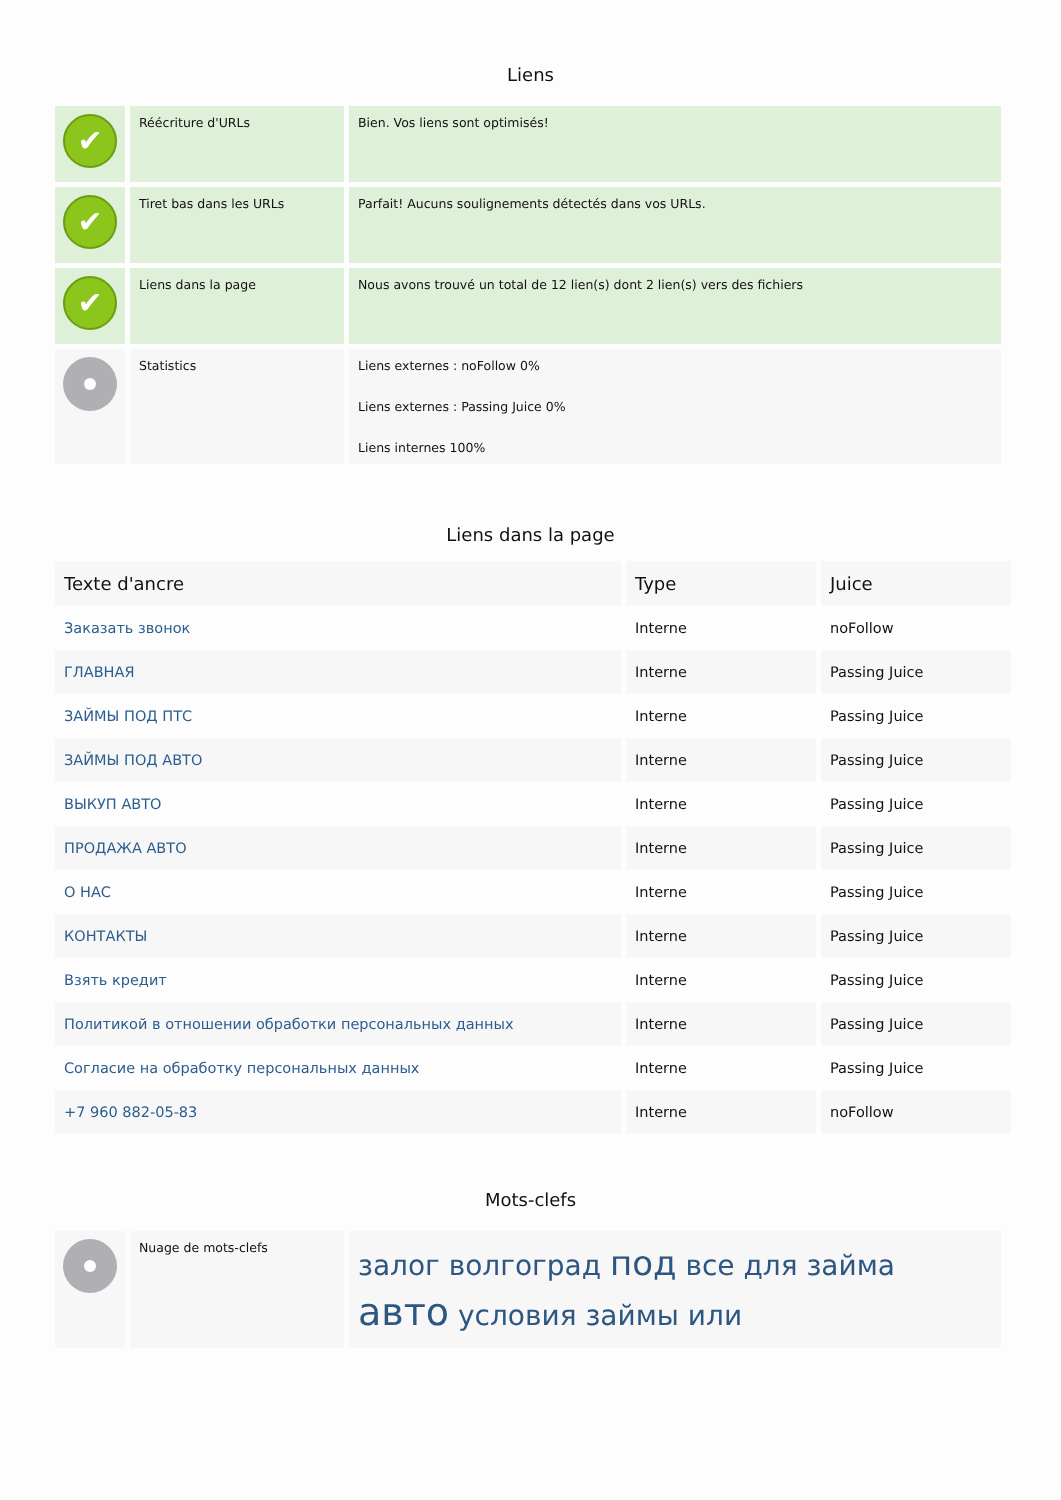Liens
| ✔ | Réécriture d'URLs | Bien. Vos liens sont optimisés! |
| ✔ | Tiret bas dans les URLs | Parfait! Aucuns soulignements détectés dans vos URLs. |
| ✔ | Liens dans la page | Nous avons trouvé un total de 12 lien(s) dont 2 lien(s) vers des fichiers |
| | Statistics | Liens externes : noFollow 0% Liens externes : Passing Juice 0% Liens internes 100% |
Liens dans la page
| Texte d'ancre | Type | Juice |
| --- | --- | --- |
| Заказать звонок | Interne | noFollow |
| ГЛАВНАЯ | Interne | Passing Juice |
| ЗАЙМЫ ПОД ПТС | Interne | Passing Juice |
| ЗАЙМЫ ПОД АВТО | Interne | Passing Juice |
| ВЫКУП АВТО | Interne | Passing Juice |
| ПРОДАЖА АВТО | Interne | Passing Juice |
| О НАС | Interne | Passing Juice |
| КОНТАКТЫ | Interne | Passing Juice |
| Взять кредит | Interne | Passing Juice |
| Политикой в отношении обработки персональных данных | Interne | Passing Juice |
| Согласие на обработку персональных данных | Interne | Passing Juice |
| +7 960 882-05-83 | Interne | noFollow |
Mots-clefs
| | Nuage de mots-clefs | залог волгоград под все для займа авто условия займы или |